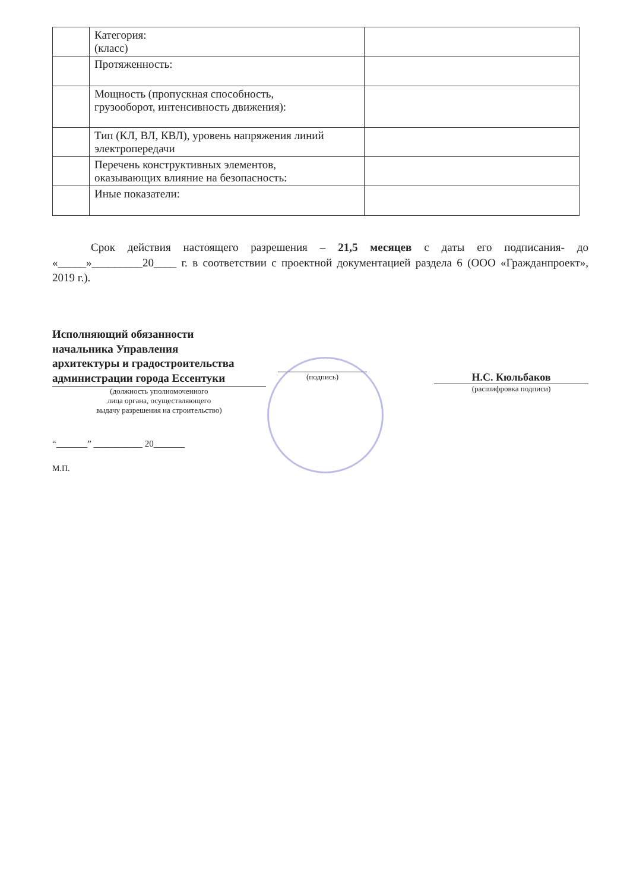| | Категория: (класс) | |
| | Протяженность: | |
| | Мощность (пропускная способность, грузооборот, интенсивность движения): | |
| | Тип (КЛ, ВЛ, КВЛ), уровень напряжения линий электропередачи | |
| | Перечень конструктивных элементов, оказывающих влияние на безопасность: | |
| | Иные показатели: | |
Срок действия настоящего разрешения – 21,5 месяцев с даты его подписания- до «_____»_________20____ г. в соответствии с проектной документацией раздела 6 (ООО «Гражданпроект», 2019 г.).
Исполняющий обязанности
начальника Управления
архитектуры и градостроительства
администрации города Ессентуки
(должность уполномоченного
лица органа, осуществляющего
выдачу разрешения на строительство)
(подпись)
Н.С. Кюльбаков
(расшифровка подписи)
“_______” ___________ 20_______
М.П.